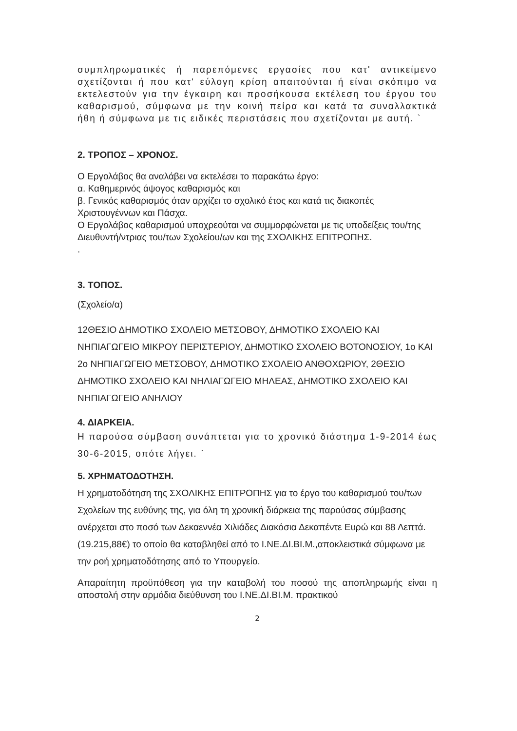συμπληρωματικές ή παρεπόμενες εργασίες που κατ' αντικείμενο σχετίζονται ή που κατ' εύλογη κρίση απαιτούνται ή είναι σκόπιμο να εκτελεστούν για την έγκαιρη και προσήκουσα εκτέλεση του έργου του καθαρισμού, σύμφωνα με την κοινή πείρα και κατά τα συναλλακτικά ήθη ή σύμφωνα με τις ειδικές περιστάσεις που σχετίζονται με αυτή. `
2. ΤΡΟΠΟΣ – ΧΡΟΝΟΣ.
Ο Εργολάβος θα αναλάβει να εκτελέσει το παρακάτω έργο:
α. Καθημερινός άψογος καθαρισμός και
β. Γενικός καθαρισμός όταν αρχίζει το σχολικό έτος και κατά τις διακοπές Χριστουγέννων και Πάσχα.
Ο Εργολάβος καθαρισμού υποχρεούται να συμμορφώνεται με τις υποδείξεις του/της Διευθυντή/ντριας του/των Σχολείου/ων και της ΣΧΟΛΙΚΗΣ ΕΠΙΤΡΟΠΗΣ.
.
3. ΤΟΠΟΣ.
(Σχολείο/α)
12ΘΕΣΙΟ ΔΗΜΟΤΙΚΟ ΣΧΟΛΕΙΟ ΜΕΤΣΟΒΟΥ, ΔΗΜΟΤΙΚΟ ΣΧΟΛΕΙΟ ΚΑΙ ΝΗΠΙΑΓΩΓΕΙΟ ΜΙΚΡΟΥ ΠΕΡΙΣΤΕΡΙΟΥ, ΔΗΜΟΤΙΚΟ ΣΧΟΛΕΙΟ ΒΟΤΟΝΟΣΙΟΥ, 1ο ΚΑΙ 2ο ΝΗΠΙΑΓΩΓΕΙΟ ΜΕΤΣΟΒΟΥ, ΔΗΜΟΤΙΚΟ ΣΧΟΛΕΙΟ ΑΝΘΟΧΩΡΙΟΥ, 2ΘΕΣΙΟ ΔΗΜΟΤΙΚΟ ΣΧΟΛΕΙΟ ΚΑΙ ΝΗΛΙΑΓΩΓΕΙΟ ΜΗΛΕΑΣ, ΔΗΜΟΤΙΚΟ ΣΧΟΛΕΙΟ ΚΑΙ ΝΗΠΙΑΓΩΓΕΙΟ ΑΝΗΛΙΟΥ
4. ΔΙΑΡΚΕΙΑ.
Η παρούσα σύμβαση συνάπτεται για το χρονικό διάστημα 1-9-2014 έως 30-6-2015, οπότε λήγει. `
5. ΧΡΗΜΑΤΟΔΟΤΗΣΗ.
Η χρηματοδότηση της ΣΧΟΛΙΚΗΣ ΕΠΙΤΡΟΠΗΣ για το έργο του καθαρισμού του/των Σχολείων της ευθύνης της, για όλη τη χρονική διάρκεια της παρούσας σύμβασης ανέρχεται στο ποσό των Δεκαεννέα Χιλιάδες Διακόσια Δεκαπέντε Ευρώ και 88 Λεπτά. (19.215,88€) το οποίο θα καταβληθεί από το Ι.ΝΕ.ΔΙ.ΒΙ.Μ.,αποκλειστικά σύμφωνα με την ροή χρηματοδότησης από το Υπουργείο.
Απαραίτητη προϋπόθεση για την καταβολή του ποσού της αποπληρωμής είναι η αποστολή στην αρμόδια διεύθυνση του Ι.ΝΕ.ΔΙ.ΒΙ.Μ. πρακτικού
2